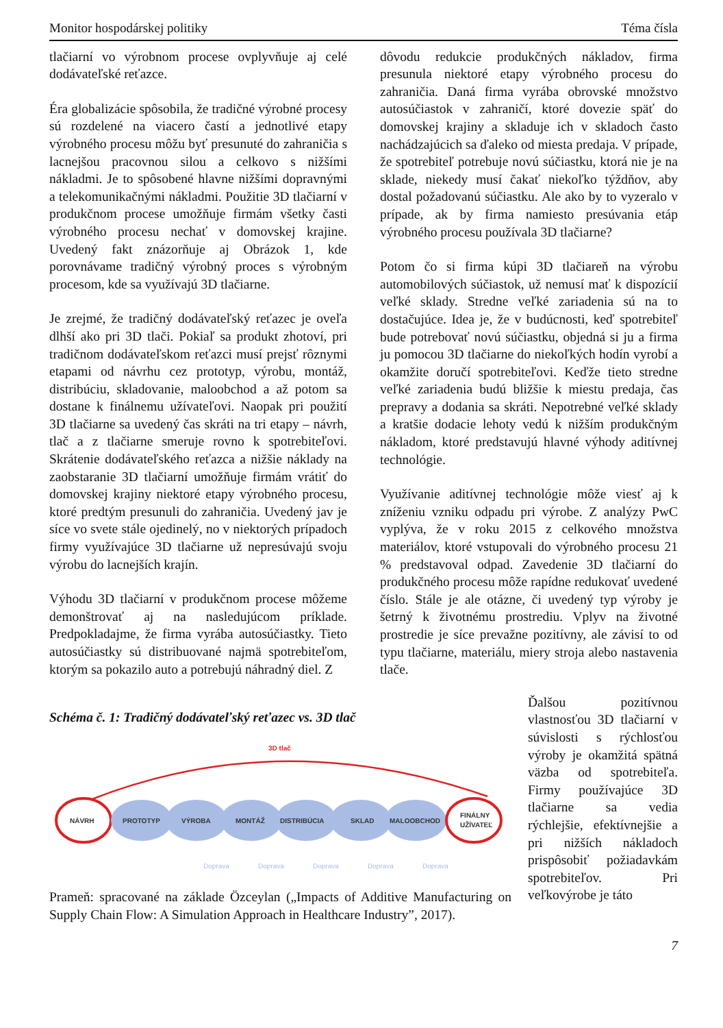Monitor hospodárskej politiky Téma čísla
tlačiarní vo výrobnom procese ovplyvňuje aj celé dodávateľské reťazce.
Éra globalizácie spôsobila, že tradičné výrobné procesy sú rozdelené na viacero častí a jednotlivé etapy výrobného procesu môžu byť presunuté do zahraničia s lacnejšou pracovnou silou a celkovo s nižšími nákladmi. Je to spôsobené hlavne nižšími dopravnými a telekomunikačnými nákladmi. Použitie 3D tlačiarní v produkčnom procese umožňuje firmám všetky časti výrobného procesu nechať v domovskej krajine. Uvedený fakt znázorňuje aj Obrázok 1, kde porovnávame tradičný výrobný proces s výrobným procesom, kde sa využívajú 3D tlačiarne.
Je zrejmé, že tradičný dodávateľský reťazec je oveľa dlhší ako pri 3D tlači. Pokiaľ sa produkt zhotoví, pri tradičnom dodávateľskom reťazci musí prejsť rôznymi etapami od návrhu cez prototyp, výrobu, montáž, distribúciu, skladovanie, maloobchod a až potom sa dostane k finálnemu užívateľovi. Naopak pri použití 3D tlačiarne sa uvedený čas skráti na tri etapy – návrh, tlač a z tlačiarne smeruje rovno k spotrebiteľovi. Skrátenie dodávateľského reťazca a nižšie náklady na zaobstaranie 3D tlačiarní umožňuje firmám vrátiť do domovskej krajiny niektoré etapy výrobného procesu, ktoré predtým presunuli do zahraničia. Uvedený jav je síce vo svete stále ojedinelý, no v niektorých prípadoch firmy využívajúce 3D tlačiarne už nepresúvajú svoju výrobu do lacnejších krajín.
Výhodu 3D tlačiarní v produkčnom procese môžeme demonštrovať aj na nasledujúcom príklade. Predpokladajme, že firma vyrába autosúčiastky. Tieto autosúčiastky sú distribuované najmä spotrebiteľom, ktorým sa pokazilo auto a potrebujú náhradný diel. Z
dôvodu redukcie produkčných nákladov, firma presunula niektoré etapy výrobného procesu do zahraničia. Daná firma vyrába obrovské množstvo autosúčiastok v zahraničí, ktoré dovezie späť do domovskej krajiny a skladuje ich v skladoch často nachádzajúcich sa ďaleko od miesta predaja. V prípade, že spotrebiteľ potrebuje novú súčiastku, ktorá nie je na sklade, niekedy musí čakať niekoľko týždňov, aby dostal požadovanú súčiastku. Ale ako by to vyzeralo v prípade, ak by firma namiesto presúvania etáp výrobného procesu používala 3D tlačiarne?
Potom čo si firma kúpi 3D tlačiareň na výrobu automobilových súčiastok, už nemusí mať k dispozícií veľké sklady. Stredne veľké zariadenia sú na to dostačujúce. Idea je, že v budúcnosti, keď spotrebiteľ bude potrebovať novú súčiastku, objedná si ju a firma ju pomocou 3D tlačiarne do niekoľkých hodín vyrobí a okamžite doručí spotrebiteľovi. Keďže tieto stredne veľké zariadenia budú bližšie k miestu predaja, čas prepravy a dodania sa skráti. Nepotrebné veľké sklady a kratšie dodacie lehoty vedú k nižším produkčným nákladom, ktoré predstavujú hlavné výhody aditívnej technológie.
Využívanie aditívnej technológie môže viesť aj k zníženiu vzniku odpadu pri výrobe. Z analýzy PwC vyplýva, že v roku 2015 z celkového množstva materiálov, ktoré vstupovali do výrobného procesu 21 % predstavoval odpad. Zavedenie 3D tlačiarní do produkčného procesu môže rapídne redukovať uvedené číslo. Stále je ale otázne, či uvedený typ výroby je šetrný k životnému prostrediu. Vplyv na životné prostredie je síce prevažne pozitívny, ale závisí to od typu tlačiarne, materiálu, miery stroja alebo nastavenia tlače.
Schéma č. 1: Tradičný dodávateľský reťazec vs. 3D tlač
3D tlač
NÁVRH
PROTOTYP
VÝROBA
MONTÁŽ
DISTRIBÚCIA
SKLAD
MALOOBCHOD
FINÁLNY
UŽÍVATEĽ
Doprava
Doprava
Doprava
Doprava
Doprava
Prameň: spracované na základe Özceylan („Impacts of Additive Manufacturing on Supply Chain Flow: A Simulation Approach in Healthcare Industry”, 2017).
Ďalšou pozitívnou vlastnosťou 3D tlačiarní v súvislosti s rýchlosťou výroby je okamžitá spätná väzba od spotrebiteľa. Firmy používajúce 3D tlačiarne sa vedia rýchlejšie, efektívnejšie a pri nižších nákladoch prispôsobiť požiadavkám spotrebiteľov. Pri veľkovýrobe je táto
7